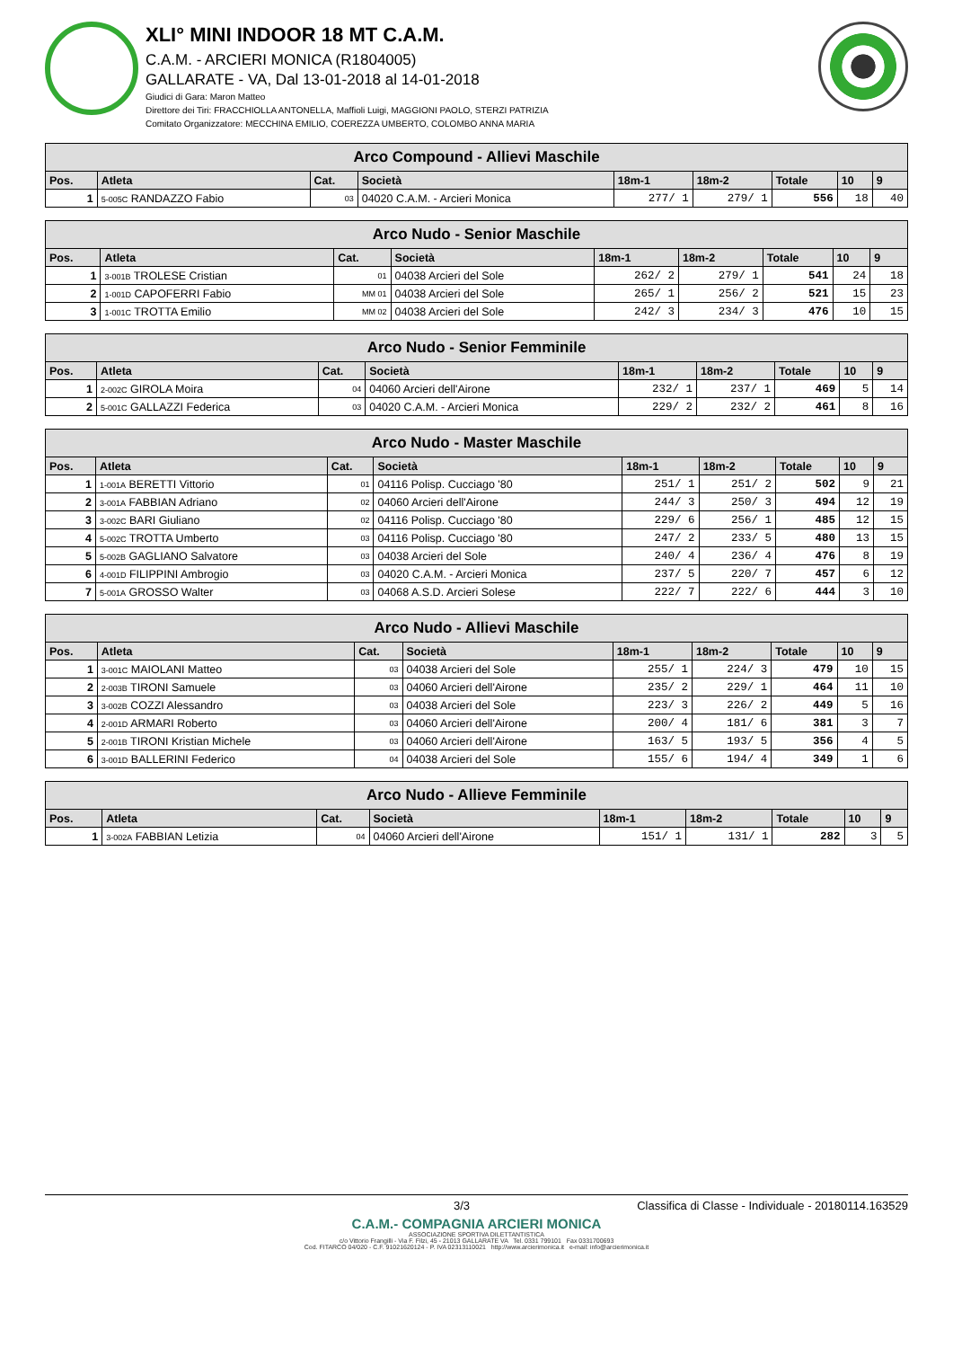XLI° MINI INDOOR 18 MT C.A.M.
C.A.M. - ARCIERI MONICA (R1804005)
GALLARATE - VA, Dal 13-01-2018 al 14-01-2018
Giudici di Gara: Maron Matteo
Direttore dei Tiri: FRACCHIOLLA ANTONELLA, Maffioli Luigi, MAGGIONI PAOLO, STERZI PATRIZIA
Comitato Organizzatore: MECCHINA EMILIO, COEREZZA UMBERTO, COLOMBO ANNA MARIA
| Arco Compound - Allievi Maschile | | | | | | | | |
| --- | --- | --- | --- | --- | --- | --- | --- | --- |
| Pos. | Atleta | Cat. | Società | 18m-1 | 18m-2 | Totale | 10 | 9 |
| 1 | 5-005C RANDAZZO Fabio | 03 | 04020 C.A.M. - Arcieri Monica | 277/ 1 | 279/ 1 | 556 | 18 | 40 |
| Arco Nudo - Senior Maschile | | | | | | | | |
| --- | --- | --- | --- | --- | --- | --- | --- | --- |
| Pos. | Atleta | Cat. | Società | 18m-1 | 18m-2 | Totale | 10 | 9 |
| 1 | 3-001B TROLESE Cristian | 01 | 04038 Arcieri del Sole | 262/ 2 | 279/ 1 | 541 | 24 | 18 |
| 2 | 1-001D CAPOFERRI Fabio | MM 01 | 04038 Arcieri del Sole | 265/ 1 | 256/ 2 | 521 | 15 | 23 |
| 3 | 1-001C TROTTA Emilio | MM 02 | 04038 Arcieri del Sole | 242/ 3 | 234/ 3 | 476 | 10 | 15 |
| Arco Nudo - Senior Femminile | | | | | | | | |
| --- | --- | --- | --- | --- | --- | --- | --- | --- |
| Pos. | Atleta | Cat. | Società | 18m-1 | 18m-2 | Totale | 10 | 9 |
| 1 | 2-002C GIROLA Moira | 04 | 04060 Arcieri dell'Airone | 232/ 1 | 237/ 1 | 469 | 5 | 14 |
| 2 | 5-001C GALLAZZI Federica | 03 | 04020 C.A.M. - Arcieri Monica | 229/ 2 | 232/ 2 | 461 | 8 | 16 |
| Arco Nudo - Master Maschile | | | | | | | | |
| --- | --- | --- | --- | --- | --- | --- | --- | --- |
| Pos. | Atleta | Cat. | Società | 18m-1 | 18m-2 | Totale | 10 | 9 |
| 1 | 1-001A BERETTI Vittorio | 01 | 04116 Polisp. Cucciago '80 | 251/ 1 | 251/ 2 | 502 | 9 | 21 |
| 2 | 3-001A FABBIAN Adriano | 02 | 04060 Arcieri dell'Airone | 244/ 3 | 250/ 3 | 494 | 12 | 19 |
| 3 | 3-002C BARI Giuliano | 02 | 04116 Polisp. Cucciago '80 | 229/ 6 | 256/ 1 | 485 | 12 | 15 |
| 4 | 5-002C TROTTA Umberto | 03 | 04116 Polisp. Cucciago '80 | 247/ 2 | 233/ 5 | 480 | 13 | 15 |
| 5 | 5-002B GAGLIANO Salvatore | 03 | 04038 Arcieri del Sole | 240/ 4 | 236/ 4 | 476 | 8 | 19 |
| 6 | 4-001D FILIPPINI Ambrogio | 03 | 04020 C.A.M. - Arcieri Monica | 237/ 5 | 220/ 7 | 457 | 6 | 12 |
| 7 | 5-001A GROSSO Walter | 03 | 04068 A.S.D. Arcieri Solese | 222/ 7 | 222/ 6 | 444 | 3 | 10 |
| Arco Nudo - Allievi Maschile | | | | | | | | |
| --- | --- | --- | --- | --- | --- | --- | --- | --- |
| Pos. | Atleta | Cat. | Società | 18m-1 | 18m-2 | Totale | 10 | 9 |
| 1 | 3-001C MAIOLANI Matteo | 03 | 04038 Arcieri del Sole | 255/ 1 | 224/ 3 | 479 | 10 | 15 |
| 2 | 2-003B TIRONI Samuele | 03 | 04060 Arcieri dell'Airone | 235/ 2 | 229/ 1 | 464 | 11 | 10 |
| 3 | 3-002B COZZI Alessandro | 03 | 04038 Arcieri del Sole | 223/ 3 | 226/ 2 | 449 | 5 | 16 |
| 4 | 2-001D ARMARI Roberto | 03 | 04060 Arcieri dell'Airone | 200/ 4 | 181/ 6 | 381 | 3 | 7 |
| 5 | 2-001B TIRONI Kristian Michele | 03 | 04060 Arcieri dell'Airone | 163/ 5 | 193/ 5 | 356 | 4 | 5 |
| 6 | 3-001D BALLERINI Federico | 04 | 04038 Arcieri del Sole | 155/ 6 | 194/ 4 | 349 | 1 | 6 |
| Arco Nudo - Allieve Femminile | | | | | | | | |
| --- | --- | --- | --- | --- | --- | --- | --- | --- |
| Pos. | Atleta | Cat. | Società | 18m-1 | 18m-2 | Totale | 10 | 9 |
| 1 | 3-002A FABBIAN Letizia | 04 | 04060 Arcieri dell'Airone | 151/ 1 | 131/ 1 | 282 | 3 | 5 |
3/3 Classifica di Classe - Individuale - 20180114.163529
C.A.M.- COMPAGNIA ARCIERI MONICA
ASSOCIAZIONE SPORTIVA DILETTANTISTICA
c/o Vittorio Frangilli - Via F. Filzi, 45 - 21013 GALLARATE VA Tel. 0331 799101 Fax 0331700693
Cod. FITARCO 04/020 - C.F. 91021620124 - P. IVA 02313110021 http://www.arcierimonica.it e-mail: info@arcierimonica.it